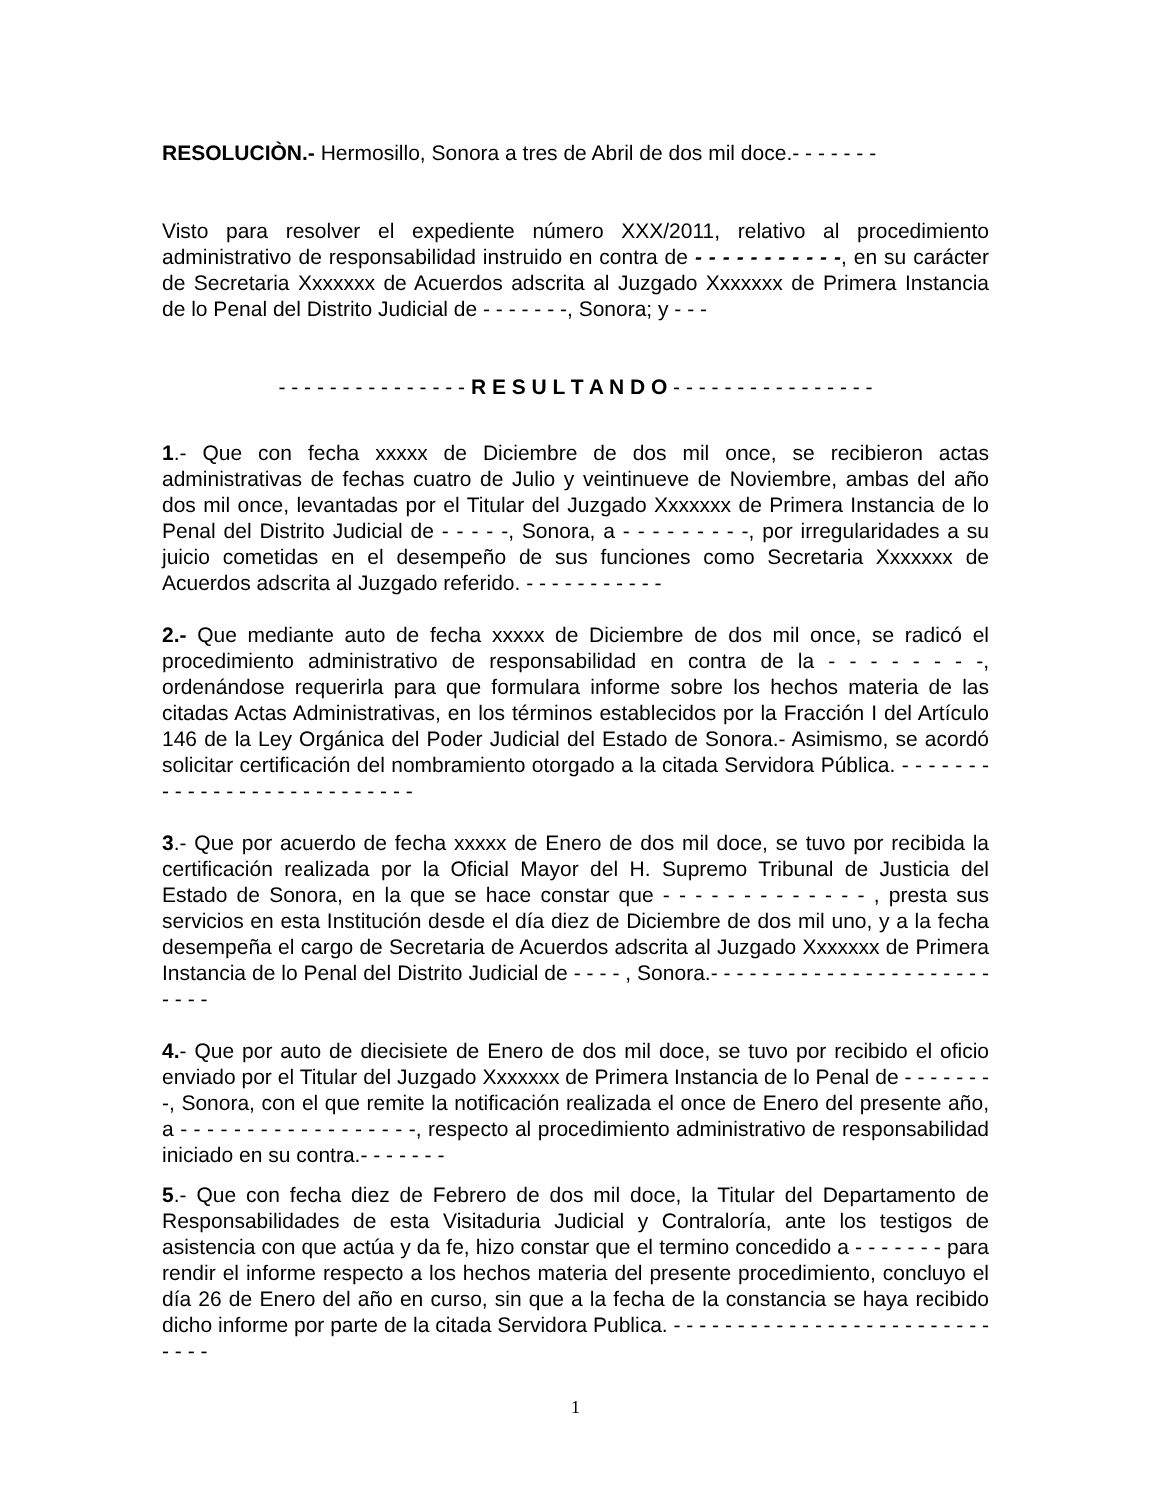RESOLUCIÒN.- Hermosillo, Sonora a tres de Abril de dos mil doce.- - - - - - -
Visto para resolver el expediente número XXX/2011, relativo al procedimiento administrativo de responsabilidad instruido en contra de - - - - - - - - - - -, en su carácter de Secretaria Xxxxxxx de Acuerdos adscrita al Juzgado Xxxxxxx de Primera Instancia de lo Penal del Distrito Judicial de - - - - - - -, Sonora; y - - -
- - - - - - - - - - - - - - - R E S U L T A N D O - - - - - - - - - - - - - - - -
1.- Que con fecha xxxxx de Diciembre de dos mil once, se recibieron actas administrativas de fechas cuatro de Julio y veintinueve de Noviembre, ambas del año dos mil once, levantadas por el Titular del Juzgado Xxxxxxx de Primera Instancia de lo Penal del Distrito Judicial de - - - - -, Sonora, a - - - - - - - - -, por irregularidades a su juicio cometidas en el desempeño de sus funciones como Secretaria Xxxxxxx de Acuerdos adscrita al Juzgado referido. - - - - - - - - - - -
2.- Que mediante auto de fecha xxxxx de Diciembre de dos mil once, se radicó el procedimiento administrativo de responsabilidad en contra de la - - - - - - - -, ordenándose requerirla para que formulara informe sobre los hechos materia de las citadas Actas Administrativas, en los términos establecidos por la Fracción I del Artículo 146 de la Ley Orgánica del Poder Judicial del Estado de Sonora.- Asimismo, se acordó solicitar certificación del nombramiento otorgado a la citada Servidora Pública. - - - - - - - - - - - - - - - - - - - - - - - - - - -
3.- Que por acuerdo de fecha xxxxx de Enero de dos mil doce, se tuvo por recibida la certificación realizada por la Oficial Mayor del H. Supremo Tribunal de Justicia del Estado de Sonora, en la que se hace constar que - - - - - - - - - - - - - , presta sus servicios en esta Institución desde el día diez de Diciembre de dos mil uno, y a la fecha desempeña el cargo de Secretaria de Acuerdos adscrita al Juzgado Xxxxxxx de Primera Instancia de lo Penal del Distrito Judicial de - - - - , Sonora.- - - - - - - - - - - - - - - - - - - - - - - - - -
4.- Que por auto de diecisiete de Enero de dos mil doce, se tuvo por recibido el oficio enviado por el Titular del Juzgado Xxxxxxx de Primera Instancia de lo Penal de - - - - - - - -, Sonora, con el que remite la notificación realizada el once de Enero del presente año, a - - - - - - - - - - - - - - - - - -, respecto al procedimiento administrativo de responsabilidad iniciado en su contra.- - - - - - -
5.- Que con fecha diez de Febrero de dos mil doce, la Titular del Departamento de Responsabilidades de esta Visitaduria Judicial y Contraloría, ante los testigos de asistencia con que actúa y da fe, hizo constar que el termino concedido a - - - - - - - para rendir el informe respecto a los hechos materia del presente procedimiento, concluyo el día 26 de Enero del año en curso, sin que a la fecha de la constancia se haya recibido dicho informe por parte de la citada Servidora Publica. - - - - - - - - - - - - - - - - - - - - - - - - - - - - -
1